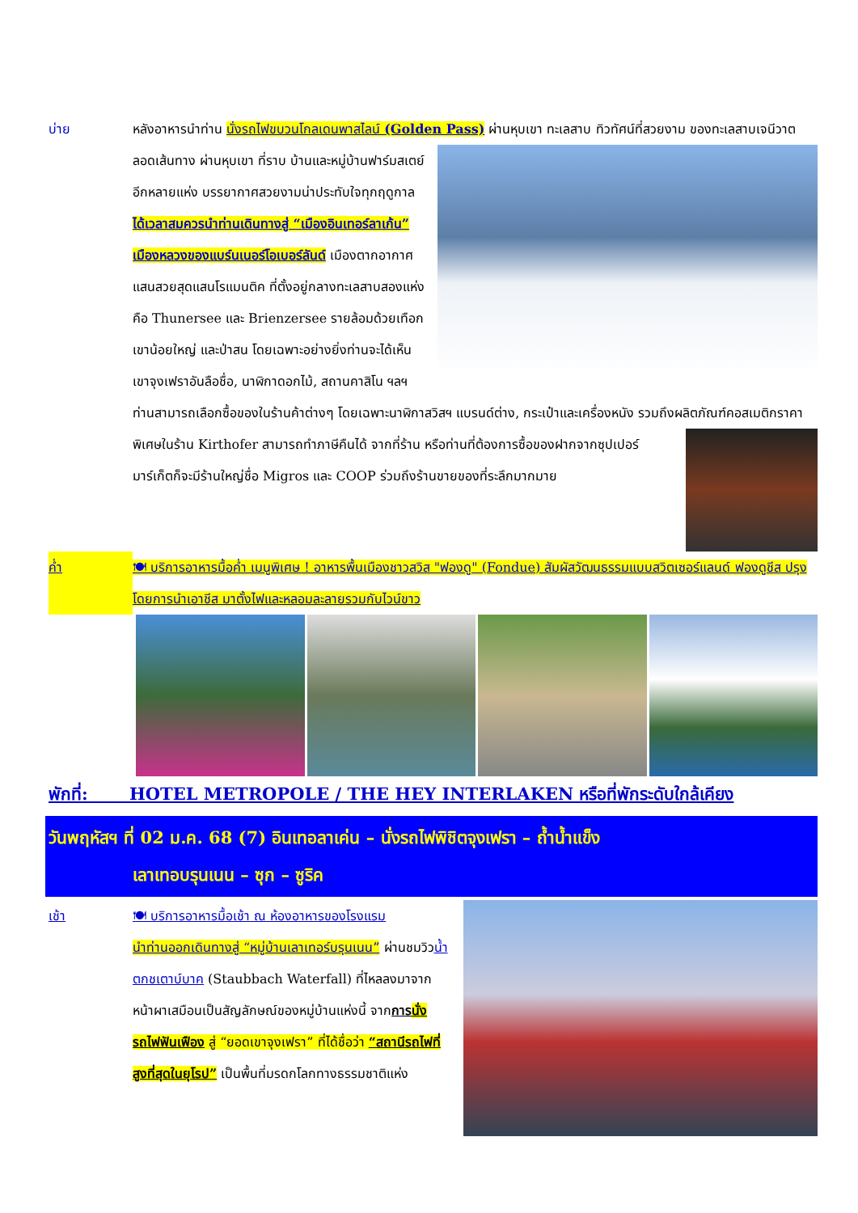บ่าย หลังอาหารนำท่าน นั่งรถไฟขบวนโกลเดนพาสไลน์ (Golden Pass) ผ่านหุบเขา ทะเลสาบ ทิวทัศน์ที่สวยงาม
ของทะเลสาบเจนีวาตลอดเส้นทาง ผ่านหุบเขา ที่ราบ บ้านและหมู่บ้านฟาร์มสเตย์อีกหลายแห่ง บรรยากาศสวยงามน่าประทับใจทุกฤดูกาล ได้เวลาสมควรนำท่านเดินทางสู่ “เมืองอินเทอร์ลาเก้น” เมืองหลวงของแบร์นเนอร์โอเบอร์ลันด์ เมืองตากอากาศแสนสวยสุดแสนโรแมนติค ที่ตั้งอยู่กลางทะเลสาบสองแห่ง คือ Thunersee และ Brienzersee รายล้อมด้วยเทือกเขาน้อยใหญ่ และป่าสน โดยเฉพาะอย่างยิ่งท่านจะได้เห็นเขาจุงเฟราอันลือชื่อ, นาฬิกาดอกไม้, สถานคาสิโน ฯลฯ ท่านสามารถเลือกซื้อของในร้านค้าต่างๆ โดยเฉพาะนาฬิกาสวิสฯ แบรนด์ต่าง, กระเป๋าและเครื่องหนัง รวมถึงผลิตภัณฑ์คอสเมติกราคาพิเศษในร้าน Kirthofer สามารถทำภาษีคืนได้
จากที่ร้าน หรือท่านที่ต้องการซื้อของฝากจากซุปเปอร์ มาร์เก็ตก็จะมีร้านใหญ่ชื่อ Migros และ COOP ร่วมถึงร้านขายของที่ระลึกมากมาย
ค่ำ 🍽 บริการอาหารมื้อค่ำ เมนูพิเศษ ! อาหารพื้นเมืองชาวสวิส "ฟองดู" (Fondue) สัมผัสวัฒนธรรมแบบสวิตเซอร์แลนด์ ฟองดูชีส ปรุงโดยการนำเอาชีส มาตั้งไฟและหลอมละลายรวมกับไวน์ขาว
พักที่: HOTEL METROPOLE / THE HEY INTERLAKEN หรือที่พักระดับใกล้เคียง
วันพฤหัสฯ ที่ 02 ม.ค. 68 (7) อินเทอลาเค่น – นั่งรถไฟพิชิตจุงเฟรา – ถ้ำน้ำแข็ง
เลาเทอบรุนเนน – ซุก – ซูริค
เช้า 🍽 บริการอาหารมื้อเช้า ณ ห้องอาหารของโรงแรม
นำท่านออกเดินทางสู่ “หมู่บ้านเลาเทอร์บรุนเนน” ผ่านชมวิวน้ำตกชเตาบ์บาค (Staubbach Waterfall) ที่ไหลลงมาจากหน้าผาเสมือนเป็นสัญลักษณ์ของหมู่บ้านแห่งนี้ จากการ นั่งรถไฟฟันเฟือง สู่ “ยอดเขาจุงเฟรา” ที่ได้ชื่อว่า “สถานีรถไฟที่สูงที่สุดในยุโรป” เป็นพื้นที่มรดกโลกทางธรรมชาติแห่ง